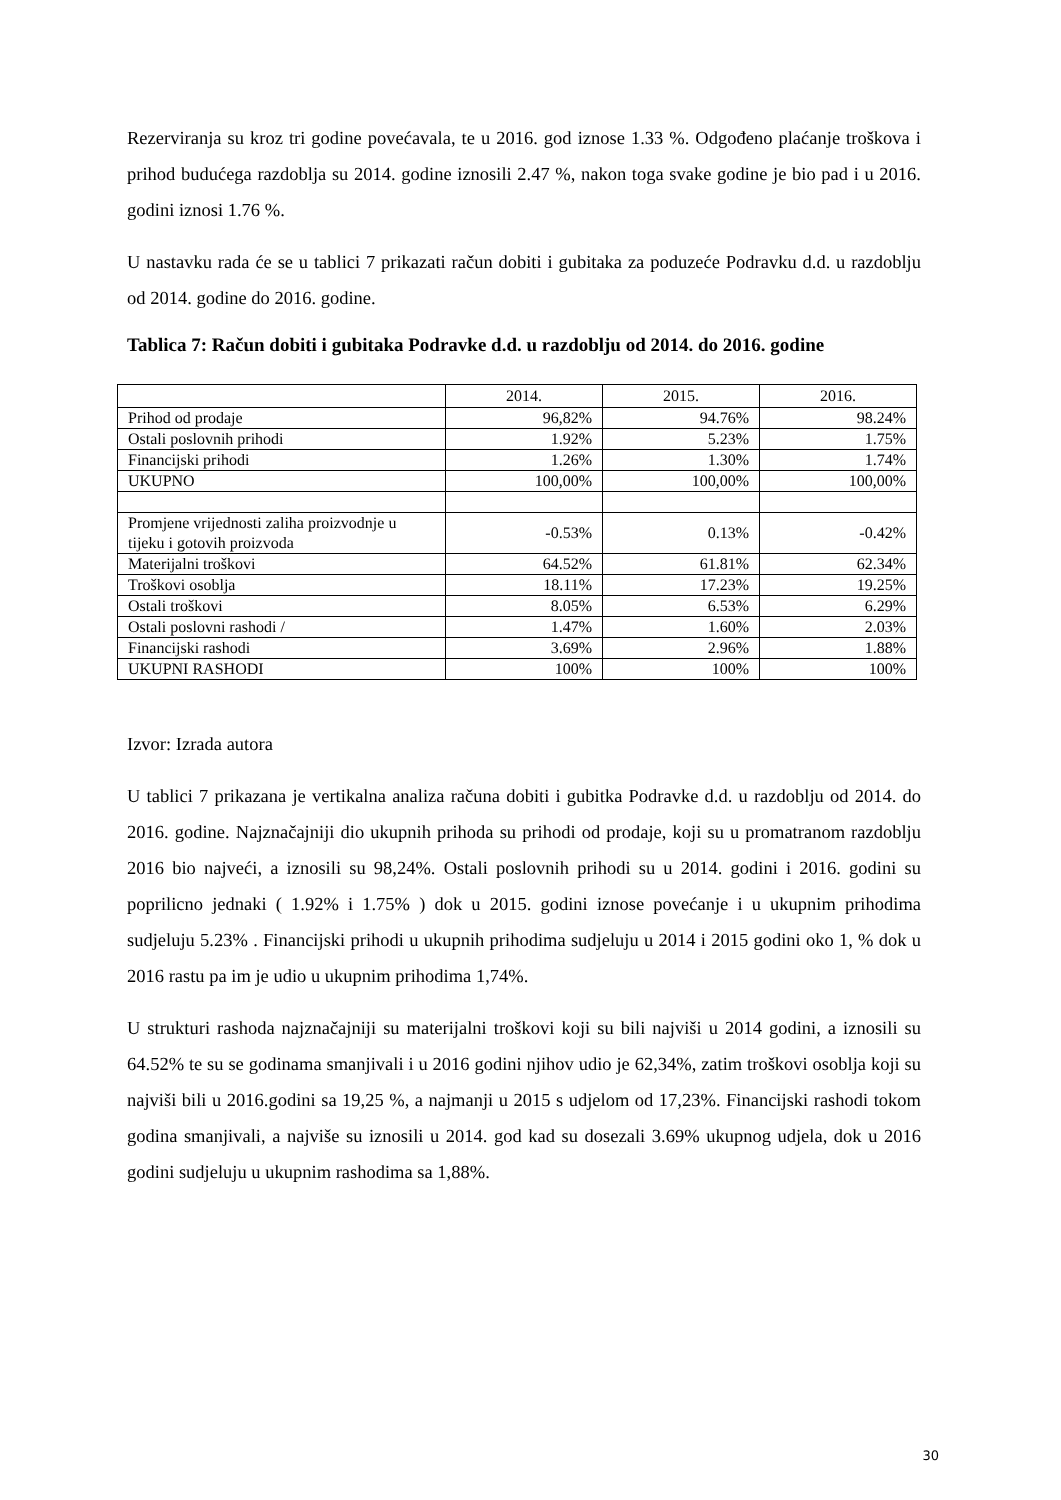Rezerviranja su kroz tri godine povećavala, te u 2016. god iznose 1.33 %. Odgođeno plaćanje troškova i prihod budućega razdoblja su 2014. godine iznosili 2.47 %, nakon toga svake godine je bio pad i u 2016. godini iznosi 1.76 %.
U nastavku rada će se u tablici 7 prikazati račun dobiti i gubitaka za poduzeće Podravku d.d. u razdoblju od 2014. godine do 2016. godine.
Tablica 7: Račun dobiti i gubitaka Podravke d.d. u razdoblju od 2014. do 2016. godine
| | 2014. | 2015. | 2016. |
| --- | --- | --- | --- |
| Prihod od prodaje | 96,82% | 94.76% | 98.24% |
| Ostali poslovnih prihodi | 1.92% | 5.23% | 1.75% |
| Financijski prihodi | 1.26% | 1.30% | 1.74% |
| UKUPNO | 100,00% | 100,00% | 100,00% |
| Promjene vrijednosti zaliha proizvodnje u tijeku i gotovih proizvoda | -0.53% | 0.13% | -0.42% |
| Materijalni troškovi | 64.52% | 61.81% | 62.34% |
| Troškovi osoblja | 18.11% | 17.23% | 19.25% |
| Ostali troškovi | 8.05% | 6.53% | 6.29% |
| Ostali poslovni rashodi / | 1.47% | 1.60% | 2.03% |
| Financijski rashodi | 3.69% | 2.96% | 1.88% |
| UKUPNI RASHODI | 100% | 100% | 100% |
Izvor: Izrada autora
U tablici 7 prikazana je vertikalna analiza računa dobiti i gubitka Podravke d.d. u razdoblju od 2014. do 2016. godine. Najznačajniji dio ukupnih prihoda su prihodi od prodaje, koji su u promatranom razdoblju 2016 bio najveći, a iznosili su 98,24%. Ostali poslovnih prihodi su u 2014. godini i 2016. godini su poprilicno jednaki ( 1.92% i 1.75% ) dok u 2015. godini iznose povećanje i u ukupnim prihodima sudjeluju 5.23% . Financijski prihodi u ukupnih prihodima sudjeluju u 2014 i 2015 godini oko 1, % dok u 2016 rastu pa im je udio u ukupnim prihodima 1,74%.
U strukturi rashoda najznačajniji su materijalni troškovi koji su bili najviši u 2014 godini, a iznosili su 64.52% te su se godinama smanjivali i u 2016 godini njihov udio je 62,34%, zatim troškovi osoblja koji su najviši bili u 2016.godini sa 19,25 %, a najmanji u 2015 s udjelom od 17,23%. Financijski rashodi tokom godina smanjivali, a najviše su iznosili u 2014. god kad su dosezali 3.69% ukupnog udjela, dok u 2016 godini sudjeluju u ukupnim rashodima sa 1,88%.
30